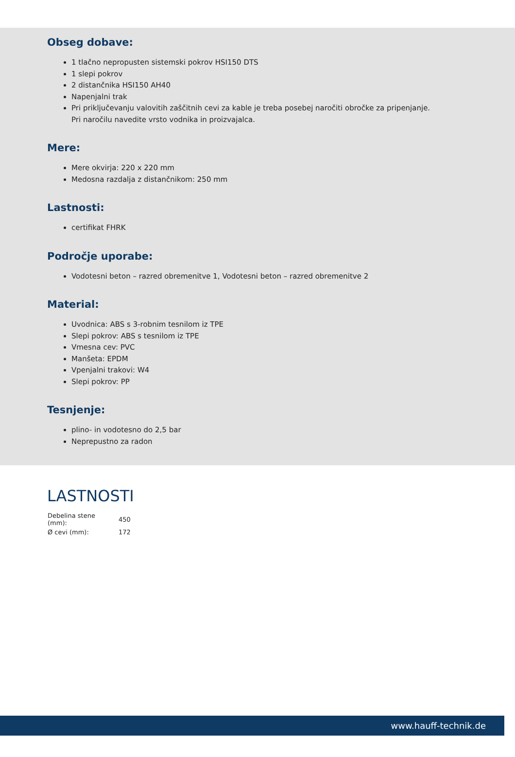Obseg dobave:
1 tlačno nepropusten sistemski pokrov HSI150 DTS
1 slepi pokrov
2 distančnika HSI150 AH40
Napenjalni trak
Pri priključevanju valovitih zaščitnih cevi za kable je treba posebej naročiti obročke za pripenjanje. Pri naročilu navedite vrsto vodnika in proizvajalca.
Mere:
Mere okvirja: 220 x 220 mm
Medosna razdalja z distančnikom: 250 mm
Lastnosti:
certifikat FHRK
Področje uporabe:
Vodotesni beton – razred obremenitve 1, Vodotesni beton – razred obremenitve 2
Material:
Uvodnica: ABS s 3-robnim tesnilom iz TPE
Slepi pokrov: ABS s tesnilom iz TPE
Vmesna cev: PVC
Manšeta: EPDM
Vpenjalni trakovi: W4
Slepi pokrov: PP
Tesnjenje:
plino- in vodotesno do 2,5 bar
Neprepustno za radon
LASTNOSTI
| Debelina stene (mm): | 450 |
| Ø cevi (mm): | 172 |
www.hauff-technik.de